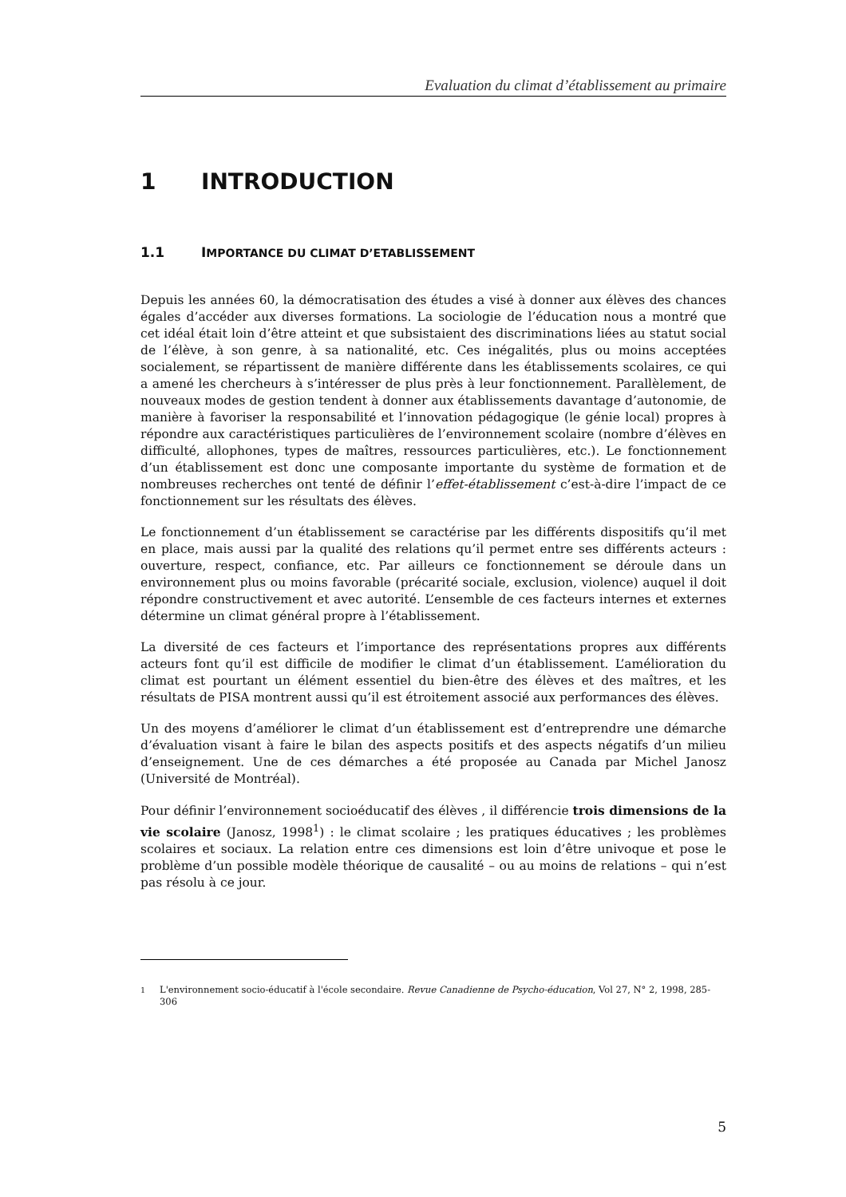Evaluation du climat d’établissement au primaire
1 INTRODUCTION
1.1 IMPORTANCE DU CLIMAT D’ETABLISSEMENT
Depuis les années 60, la démocratisation des études a visé à donner aux élèves des chances égales d’accéder aux diverses formations. La sociologie de l’éducation nous a montré que cet idéal était loin d’être atteint et que subsistaient des discriminations liées au statut social de l’élève, à son genre, à sa nationalité, etc. Ces inégalités, plus ou moins acceptées socialement, se répartissent de manière différente dans les établissements scolaires, ce qui a amené les chercheurs à s’intéresser de plus près à leur fonctionnement. Parallèlement, de nouveaux modes de gestion tendent à donner aux établissements davantage d’autonomie, de manière à favoriser la responsabilité et l’innovation pédagogique (le génie local) propres à répondre aux caractéristiques particulières de l’environnement scolaire (nombre d’élèves en difficulté, allophones, types de maîtres, ressources particulières, etc.). Le fonctionnement d’un établissement est donc une composante importante du système de formation et de nombreuses recherches ont tenté de définir l’effet-établissement c’est-à-dire l’impact de ce fonctionnement sur les résultats des élèves.
Le fonctionnement d’un établissement se caractérise par les différents dispositifs qu’il met en place, mais aussi par la qualité des relations qu’il permet entre ses différents acteurs : ouverture, respect, confiance, etc. Par ailleurs ce fonctionnement se déroule dans un environnement plus ou moins favorable (précarité sociale, exclusion, violence) auquel il doit répondre constructivement et avec autorité. L’ensemble de ces facteurs internes et externes détermine un climat général propre à l’établissement.
La diversité de ces facteurs et l’importance des représentations propres aux différents acteurs font qu’il est difficile de modifier le climat d’un établissement. L’amélioration du climat est pourtant un élément essentiel du bien-être des élèves et des maîtres, et les résultats de PISA montrent aussi qu’il est étroitement associé aux performances des élèves.
Un des moyens d’améliorer le climat d’un établissement est d’entreprendre une démarche d’évaluation visant à faire le bilan des aspects positifs et des aspects négatifs d’un milieu d’enseignement. Une de ces démarches a été proposée au Canada par Michel Janosz (Université de Montréal).
Pour définir l’environnement socioéducatif des élèves , il différencie trois dimensions de la vie scolaire (Janosz, 1998<sup>1</sup>) : le climat scolaire ; les pratiques éducatives ; les problèmes scolaires et sociaux. La relation entre ces dimensions est loin d’être univoque et pose le problème d’un possible modèle théorique de causalité – ou au moins de relations – qui n’est pas résolu à ce jour.
<sup>1</sup> L'environnement socio-éducatif à l'école secondaire. Revue Canadienne de Psycho-éducation, Vol 27, N° 2, 1998, 285-306
5